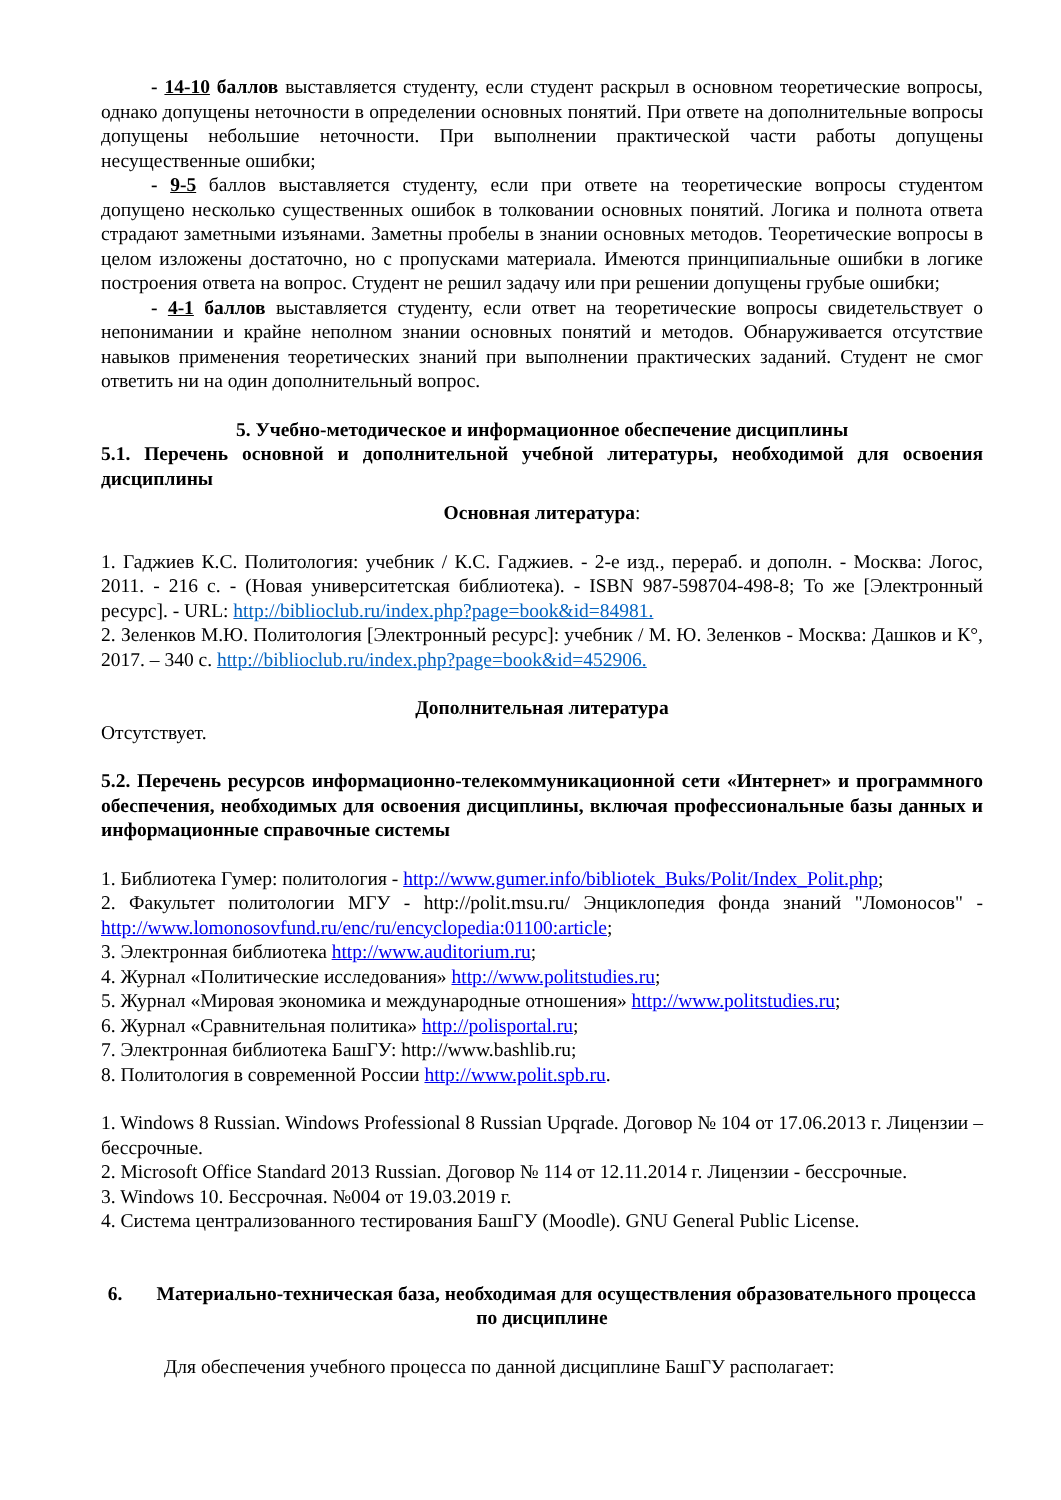- 14-10 баллов выставляется студенту, если студент раскрыл в основном теоретические вопросы, однако допущены неточности в определении основных понятий. При ответе на дополнительные вопросы допущены небольшие неточности. При выполнении практической части работы допущены несущественные ошибки;
- 9-5 баллов выставляется студенту, если при ответе на теоретические вопросы студентом допущено несколько существенных ошибок в толковании основных понятий. Логика и полнота ответа страдают заметными изъянами. Заметны пробелы в знании основных методов. Теоретические вопросы в целом изложены достаточно, но с пропусками материала. Имеются принципиальные ошибки в логике построения ответа на вопрос. Студент не решил задачу или при решении допущены грубые ошибки;
- 4-1 баллов выставляется студенту, если ответ на теоретические вопросы свидетельствует о непонимании и крайне неполном знании основных понятий и методов. Обнаруживается отсутствие навыков применения теоретических знаний при выполнении практических заданий. Студент не смог ответить ни на один дополнительный вопрос.
5. Учебно-методическое и информационное обеспечение дисциплины
5.1. Перечень основной и дополнительной учебной литературы, необходимой для освоения дисциплины
Основная литература:
1. Гаджиев К.С. Политология: учебник / К.С. Гаджиев. - 2-е изд., перераб. и дополн. - Москва: Логос, 2011. - 216 с. - (Новая университетская библиотека). - ISBN 987-598704-498-8; То же [Электронный ресурс]. - URL: http://biblioclub.ru/index.php?page=book&id=84981.
2. Зеленков М.Ю. Политология [Электронный ресурс]: учебник / М. Ю. Зеленков - Москва: Дашков и К°, 2017. – 340 с. http://biblioclub.ru/index.php?page=book&id=452906.
Дополнительная литература
Отсутствует.
5.2. Перечень ресурсов информационно-телекоммуникационной сети «Интернет» и программного обеспечения, необходимых для освоения дисциплины, включая профессиональные базы данных и информационные справочные системы
1. Библиотека Гумер: политология - http://www.gumer.info/bibliotek_Buks/Polit/Index_Polit.php;
2. Факультет политологии МГУ - http://polit.msu.ru/ Энциклопедия фонда знаний "Ломоносов" - http://www.lomonosovfund.ru/enc/ru/encyclopedia:01100:article;
3. Электронная библиотека http://www.auditorium.ru;
4. Журнал «Политические исследования» http://www.politstudies.ru;
5. Журнал «Мировая экономика и международные отношения» http://www.politstudies.ru;
6. Журнал «Сравнительная политика» http://polisportal.ru;
7. Электронная библиотека БашГУ: http://www.bashlib.ru;
8. Политология в современной России http://www.polit.spb.ru.
1. Windows 8 Russian. Windows Professional 8 Russian Upqrade. Договор № 104 от 17.06.2013 г. Лицензии – бессрочные.
2. Microsoft Office Standard 2013 Russian. Договор № 114 от 12.11.2014 г. Лицензии - бессрочные.
3. Windows 10. Бессрочная. №004 от 19.03.2019 г.
4. Система централизованного тестирования БашГУ (Moodle). GNU General Public License.
6. Материально-техническая база, необходимая для осуществления образовательного процесса по дисциплине
Для обеспечения учебного процесса по данной дисциплине БашГУ располагает: